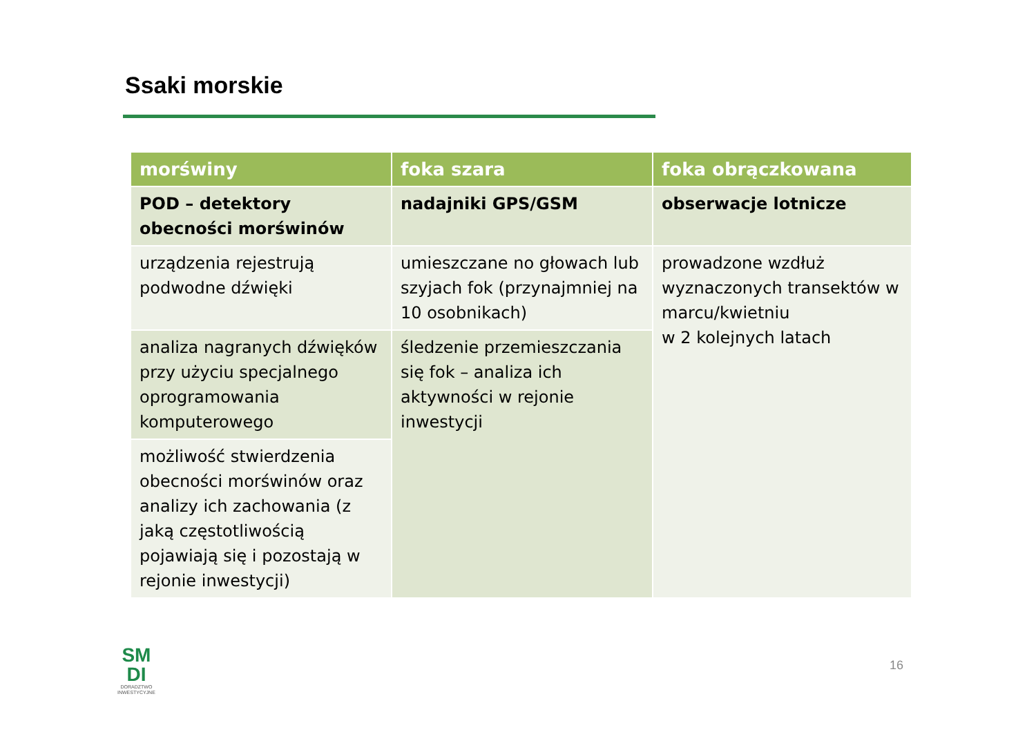Ssaki morskie
| morświny | foka szara | foka obrączkowana |
| --- | --- | --- |
| POD – detektory obecności morświnów | nadajniki GPS/GSM | obserwacje lotnicze |
| urządzenia rejestrują podwodne dźwięki | umieszczane no głowach lub szyjach fok (przynajmniej na 10 osobnikach) | prowadzone wzdłuż wyznaczonych transektów w marcu/kwietniu w 2 kolejnych latach |
| analiza nagranych dźwięków przy użyciu specjalnego oprogramowania komputerowego | śledzenie przemieszczania się fok – analiza ich aktywności w rejonie inwestycji | |
| możliwość stwierdzenia obecności morświnów oraz analizy ich zachowania (z jaką częstotliwością pojawiają się i pozostają w rejonie inwestycji) | | |
SM
DI
DORADZTWO
INWESTYCYJNE
16